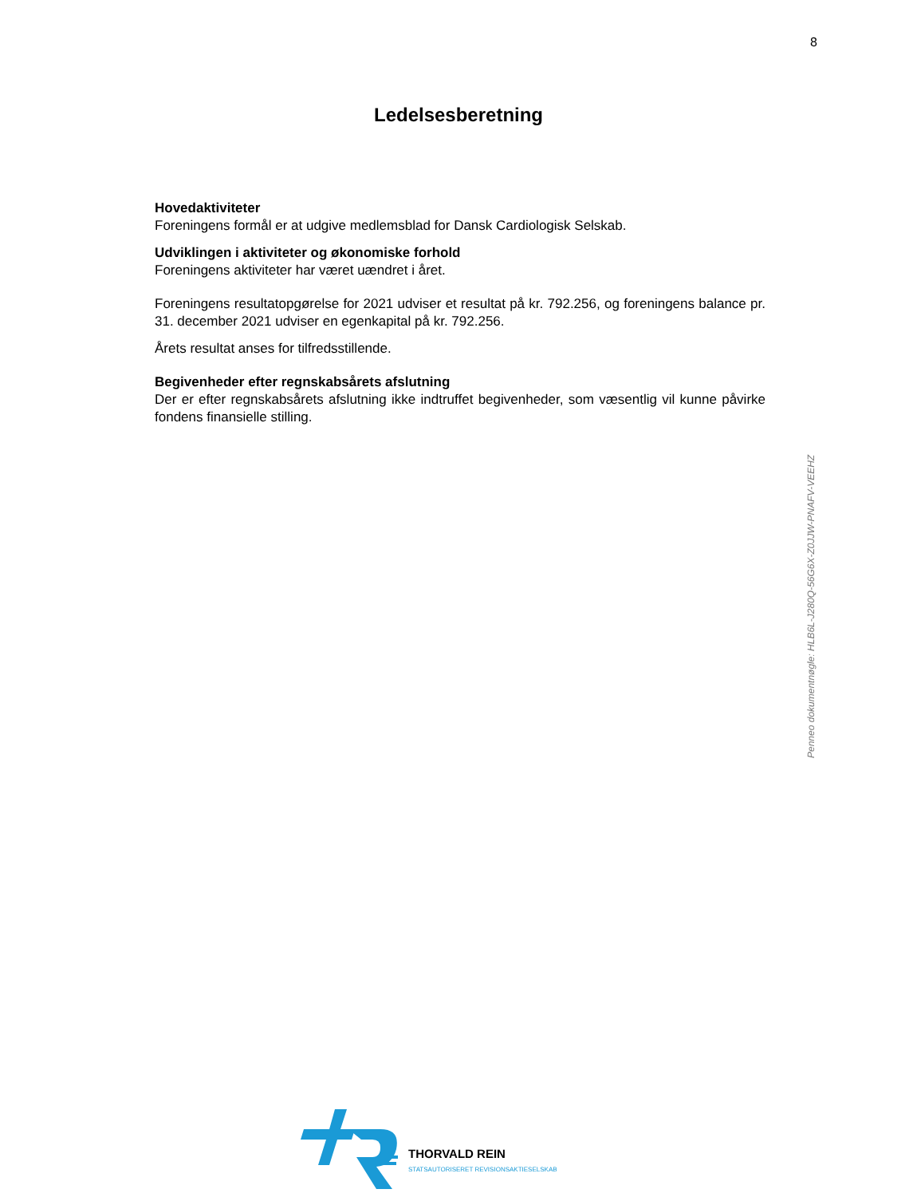8
Ledelsesberetning
Hovedaktiviteter
Foreningens formål er at udgive medlemsblad for Dansk Cardiologisk Selskab.
Udviklingen i aktiviteter og økonomiske forhold
Foreningens aktiviteter har været uændret i året.
Foreningens resultatopgørelse for 2021 udviser et resultat på kr. 792.256, og foreningens balance pr. 31. december 2021 udviser en egenkapital på kr. 792.256.
Årets resultat anses for tilfredsstillende.
Begivenheder efter regnskabsårets afslutning
Der er efter regnskabsårets afslutning ikke indtruffet begivenheder, som væsentlig vil kunne påvirke fondens finansielle stilling.
Penneo dokumentnøgle: HLB6L-J280Q-56G6X-Z0JJW-PNAFV-VEEHZ
THORVALD REIN
STATSAUTORISERET REVISIONSAKTIESELSKAB